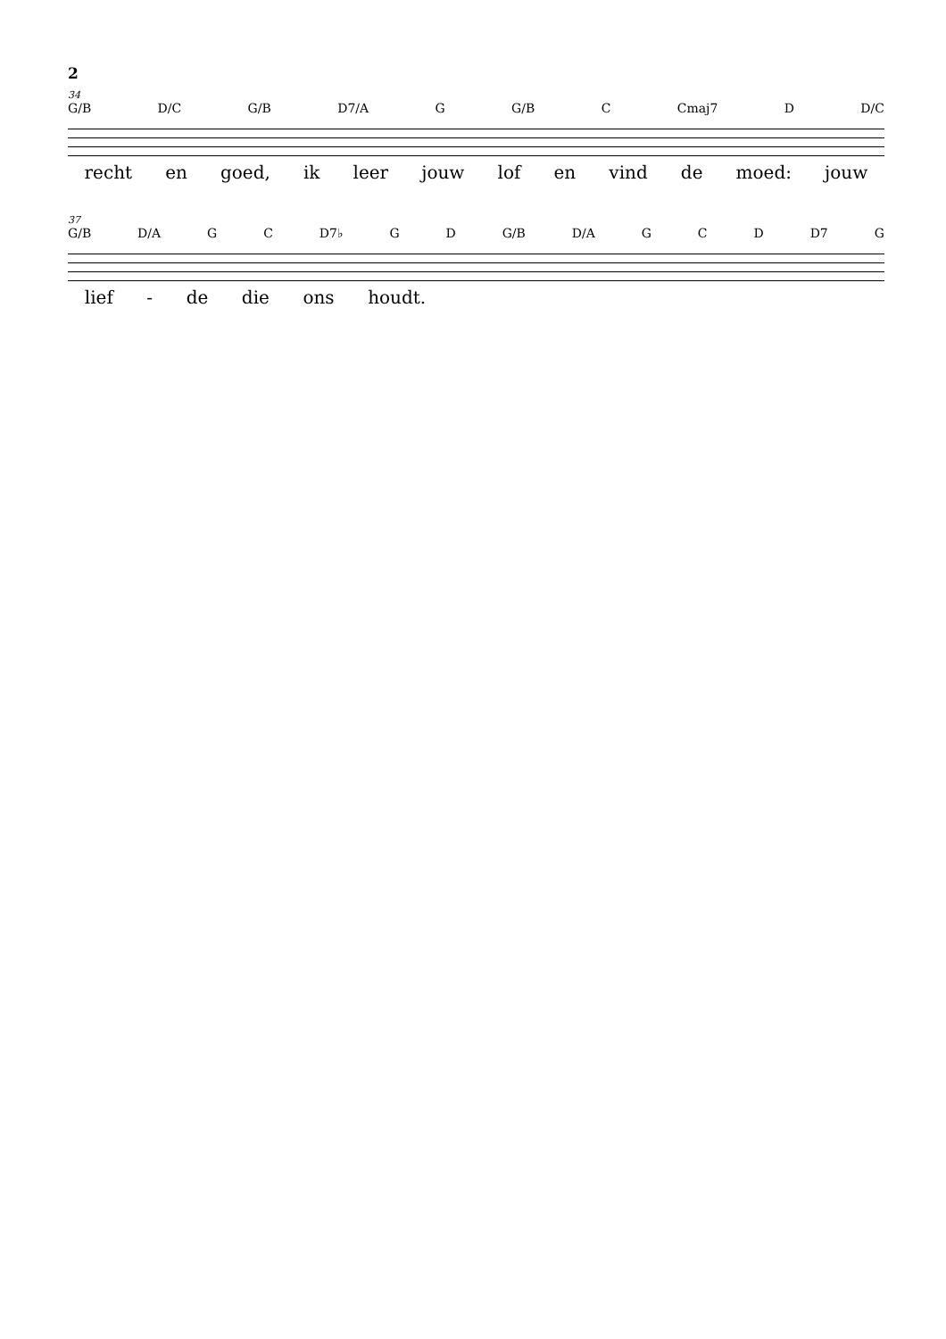2
34
G/B D/C G/B D7/A G G/B C Cmaj7 D D/C
recht en goed, ik leer jouw lof en vind de moed: jouw
37
G/B D/A G C D7♭ G D G/B D/A G C D D7 G
lief - de die ons houdt.